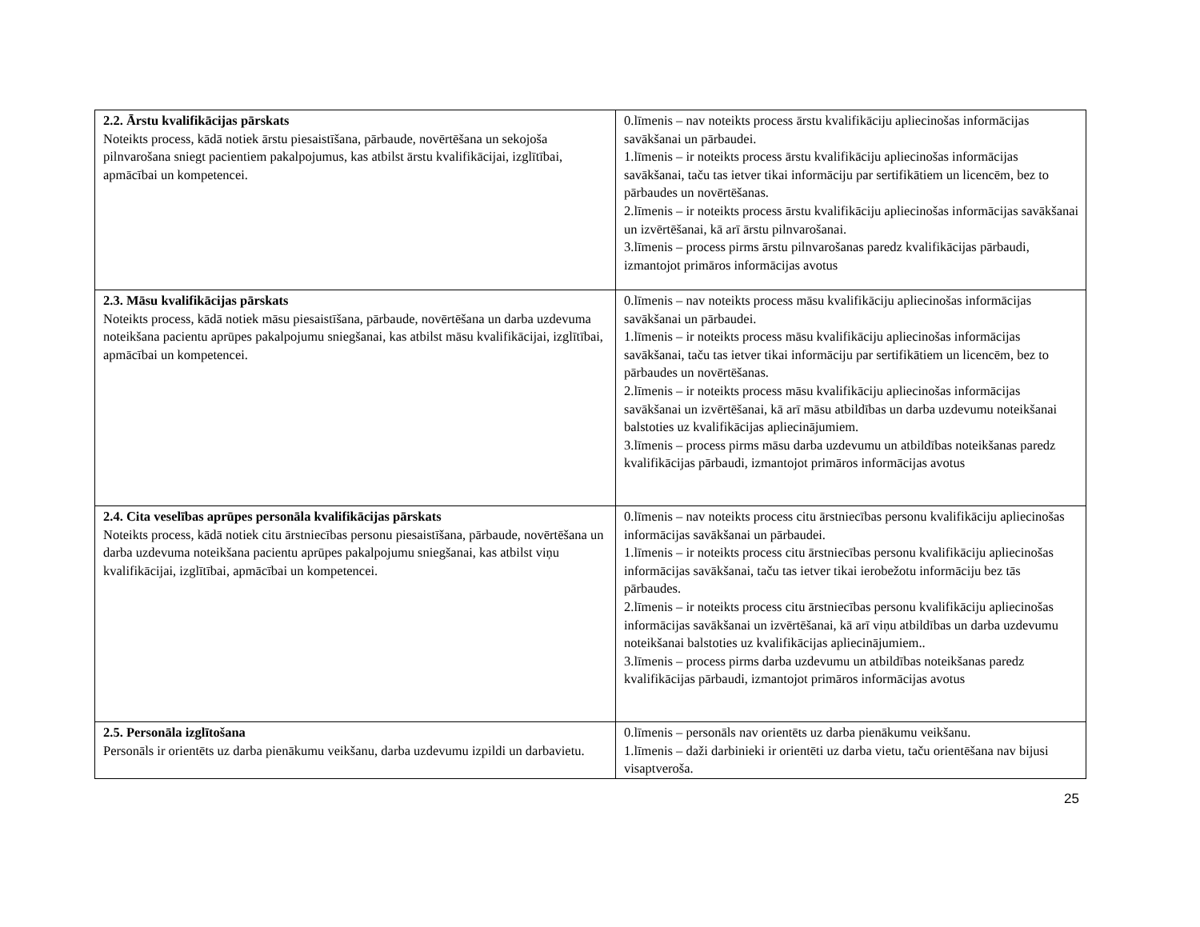| 2.2. Ārstu kvalifikācijas pārskats Noteikts process, kādā notiek ārstu piesaistīšana, pārbaude, novērtēšana un sekojoša pilnvarošana sniegt pacientiem pakalpojumus, kas atbilst ārstu kvalifikācijai, izglītībai, apmācībai un kompetencei. | 0.līmenis – nav noteikts process ārstu kvalifikāciju apliecinošas informācijas savākšanai un pārbaudei. 1.līmenis – ir noteikts process ārstu kvalifikāciju apliecinošas informācijas savākšanai, taču tas ietver tikai informāciju par sertifikātiem un licencēm, bez to pārbaudes un novērtēšanas. 2.līmenis – ir noteikts process ārstu kvalifikāciju apliecinošas informācijas savākšanai un izvērtēšanai, kā arī ārstu pilnvarošanai. 3.līmenis – process pirms ārstu pilnvarošanas paredz kvalifikācijas pārbaudi, izmantojot primāros informācijas avotus |
| 2.3. Māsu kvalifikācijas pārskats Noteikts process, kādā notiek māsu piesaistīšana, pārbaude, novērtēšana un darba uzdevuma noteikšana pacientu aprūpes pakalpojumu sniegšanai, kas atbilst māsu kvalifikācijai, izglītībai, apmācībai un kompetencei. | 0.līmenis – nav noteikts process māsu kvalifikāciju apliecinošas informācijas savākšanai un pārbaudei. 1.līmenis – ir noteikts process māsu kvalifikāciju apliecinošas informācijas savākšanai, taču tas ietver tikai informāciju par sertifikātiem un licencēm, bez to pārbaudes un novērtēšanas. 2.līmenis – ir noteikts process māsu kvalifikāciju apliecinošas informācijas savākšanai un izvērtēšanai, kā arī māsu atbildības un darba uzdevumu noteikšanai balstoties uz kvalifikācijas apliecinājumiem. 3.līmenis – process pirms māsu darba uzdevumu un atbildības noteikšanas paredz kvalifikācijas pārbaudi, izmantojot primāros informācijas avotus |
| 2.4. Cita veselības aprūpes personāla kvalifikācijas pārskats Noteikts process, kādā notiek citu ārstniecības personu piesaistīšana, pārbaude, novērtēšana un darba uzdevuma noteikšana pacientu aprūpes pakalpojumu sniegšanai, kas atbilst viņu kvalifikācijai, izglītībai, apmācībai un kompetencei. | 0.līmenis – nav noteikts process citu ārstniecības personu kvalifikāciju apliecinošas informācijas savākšanai un pārbaudei. 1.līmenis – ir noteikts process citu ārstniecības personu kvalifikāciju apliecinošas informācijas savākšanai, taču tas ietver tikai ierobežotu informāciju bez tās pārbaudes. 2.līmenis – ir noteikts process citu ārstniecības personu kvalifikāciju apliecinošas informācijas savākšanai un izvērtēšanai, kā arī viņu atbildības un darba uzdevumu noteikšanai balstoties uz kvalifikācijas apliecinājumiem.. 3.līmenis – process pirms darba uzdevumu un atbildības noteikšanas paredz kvalifikācijas pārbaudi, izmantojot primāros informācijas avotus |
| 2.5. Personāla izglītošana Personāls ir orientēts uz darba pienākumu veikšanu, darba uzdevumu izpildi un darbavietu. | 0.līmenis – personāls nav orientēts uz darba pienākumu veikšanu. 1.līmenis – daži darbinieki ir orientēti uz darba vietu, taču orientēšana nav bijusi visaptveroša. |
25